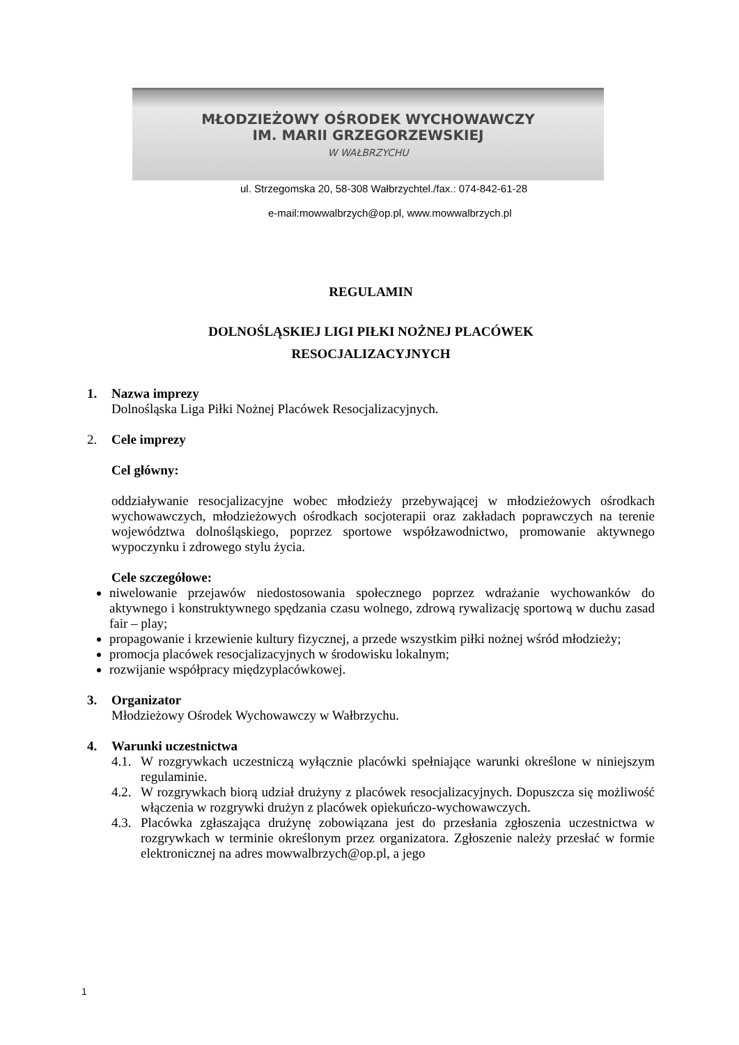MŁODZIEŻOWY OŚRODEK WYCHOWAWCZY
IM. MARII GRZEGORZEWSKIEJ
W WAŁBRZYCHU
ul. Strzegomska 20, 58-308 Wałbrzychtel./fax.: 074-842-61-28
e-mail:mowwalbrzych@op.pl, www.mowwalbrzych.pl
REGULAMIN
DOLNOŚLĄSKIEJ LIGI PIŁKI NOŻNEJ PLACÓWEK
RESOCJALIZACYJNYCH
1. Nazwa imprezy
Dolnośląska Liga Piłki Nożnej Placówek Resocjalizacyjnych.
2. Cele imprezy
Cel główny:
oddziaływanie resocjalizacyjne wobec młodzieży przebywającej w młodzieżowych ośrodkach wychowawczych, młodzieżowych ośrodkach socjoterapii oraz zakładach poprawczych na terenie województwa dolnośląskiego, poprzez sportowe współzawodnictwo, promowanie aktywnego wypoczynku i zdrowego stylu życia.
Cele szczegółowe:
niwelowanie przejawów niedostosowania społecznego poprzez wdrażanie wychowanków do aktywnego i konstruktywnego spędzania czasu wolnego, zdrową rywalizację sportową w duchu zasad fair – play;
propagowanie i krzewienie kultury fizycznej, a przede wszystkim piłki nożnej wśród młodzieży;
promocja placówek resocjalizacyjnych w środowisku lokalnym;
rozwijanie współpracy międzyplacówkowej.
3. Organizator
Młodzieżowy Ośrodek Wychowawczy w Wałbrzychu.
4. Warunki uczestnictwa
4.1.
W rozgrywkach uczestniczą wyłącznie placówki spełniające warunki określone w niniejszym regulaminie.
4.2.
W rozgrywkach biorą udział drużyny z placówek resocjalizacyjnych. Dopuszcza się możliwość włączenia w rozgrywki drużyn z placówek opiekuńczo-wychowawczych.
4.3.
Placówka zgłaszająca drużynę zobowiązana jest do przesłania zgłoszenia uczestnictwa w rozgrywkach w terminie określonym przez organizatora. Zgłoszenie należy przesłać w formie elektronicznej na adres mowwalbrzych@op.pl, a jego
1